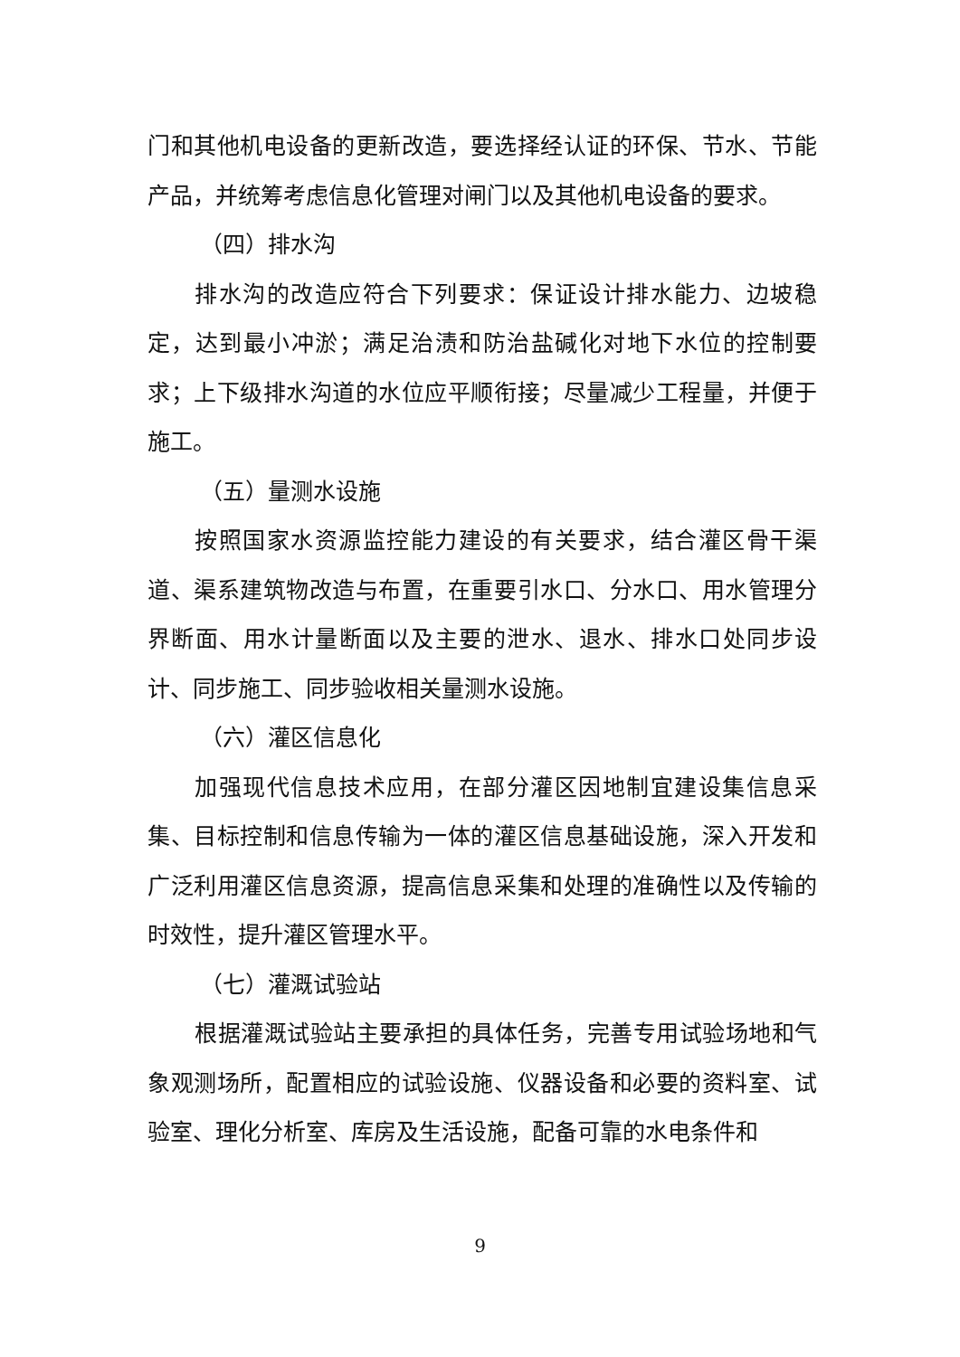门和其他机电设备的更新改造，要选择经认证的环保、节水、节能产品，并统筹考虑信息化管理对闸门以及其他机电设备的要求。
（四）排水沟
排水沟的改造应符合下列要求：保证设计排水能力、边坡稳定，达到最小冲淤；满足治渍和防治盐碱化对地下水位的控制要求；上下级排水沟道的水位应平顺衔接；尽量减少工程量，并便于施工。
（五）量测水设施
按照国家水资源监控能力建设的有关要求，结合灌区骨干渠道、渠系建筑物改造与布置，在重要引水口、分水口、用水管理分界断面、用水计量断面以及主要的泄水、退水、排水口处同步设计、同步施工、同步验收相关量测水设施。
（六）灌区信息化
加强现代信息技术应用，在部分灌区因地制宜建设集信息采集、目标控制和信息传输为一体的灌区信息基础设施，深入开发和广泛利用灌区信息资源，提高信息采集和处理的准确性以及传输的时效性，提升灌区管理水平。
（七）灌溉试验站
根据灌溉试验站主要承担的具体任务，完善专用试验场地和气象观测场所，配置相应的试验设施、仪器设备和必要的资料室、试验室、理化分析室、库房及生活设施，配备可靠的水电条件和
9